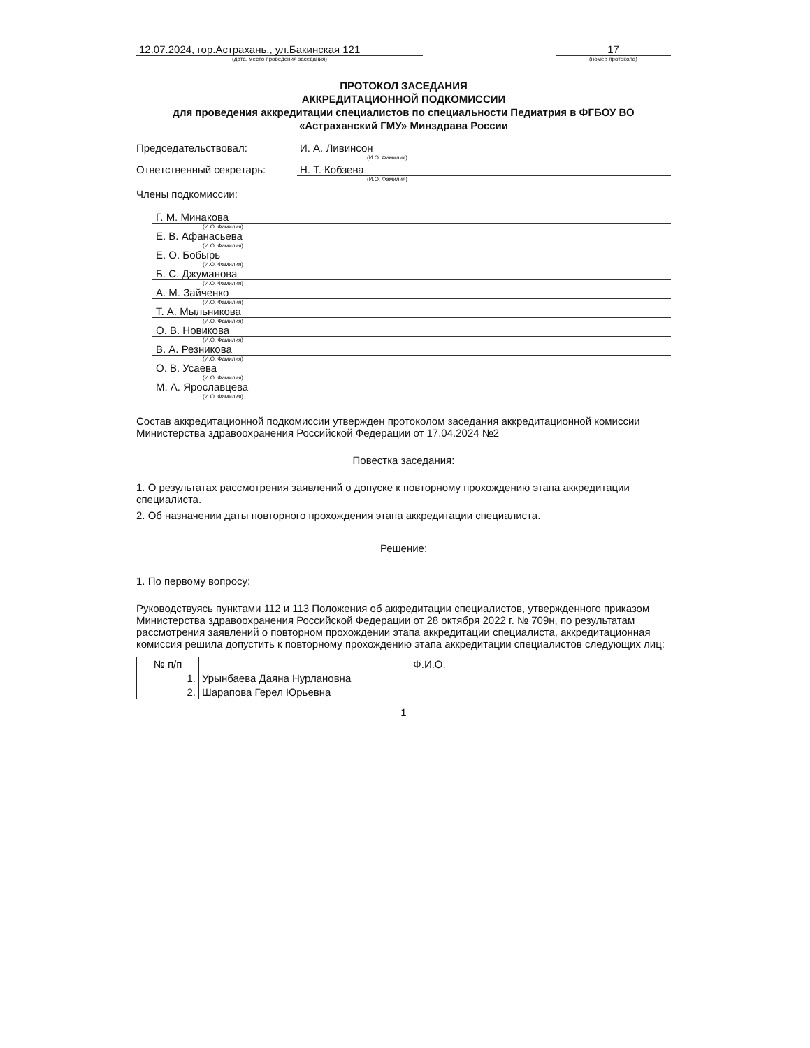12.07.2024, гор.Астрахань., ул.Бакинская 121
(дата, место проведения заседания)
17
(номер протокола)
ПРОТОКОЛ ЗАСЕДАНИЯ
АККРЕДИТАЦИОННОЙ ПОДКОМИССИИ
для проведения аккредитации специалистов по специальности Педиатрия в ФГБОУ ВО «Астраханский ГМУ» Минздрава России
Председательствовал: И. А. Ливинсон
(И.О. Фамилия)
Ответственный секретарь: Н. Т. Кобзева
(И.О. Фамилия)
Члены подкомиссии:
Г. М. Минакова
(И.О. Фамилия)
Е. В. Афанасьева
(И.О. Фамилия)
Е. О. Бобырь
(И.О. Фамилия)
Б. С. Джуманова
(И.О. Фамилия)
А. М. Зайченко
(И.О. Фамилия)
Т. А. Мыльникова
(И.О. Фамилия)
О. В. Новикова
(И.О. Фамилия)
В. А. Резникова
(И.О. Фамилия)
О. В. Усаева
(И.О. Фамилия)
М. А. Ярославцева
(И.О. Фамилия)
Состав аккредитационной подкомиссии утвержден протоколом заседания аккредитационной комиссии Министерства здравоохранения Российской Федерации от 17.04.2024 №2
Повестка заседания:
1. О результатах рассмотрения заявлений о допуске к повторному прохождению этапа аккредитации специалиста.
2. Об назначении даты повторного прохождения этапа аккредитации специалиста.
Решение:
1. По первому вопросу:
Руководствуясь пунктами 112 и 113 Положения об аккредитации специалистов, утвержденного приказом Министерства здравоохранения Российской Федерации от 28 октября 2022 г. № 709н, по результатам рассмотрения заявлений о повторном прохождении этапа аккредитации специалиста, аккредитационная комиссия решила допустить к повторному прохождению этапа аккредитации специалистов следующих лиц:
| № п/п | Ф.И.О. |
| --- | --- |
| 1. | Урынбаева Даяна Нурлановна |
| 2. | Шарапова Герел Юрьевна |
1